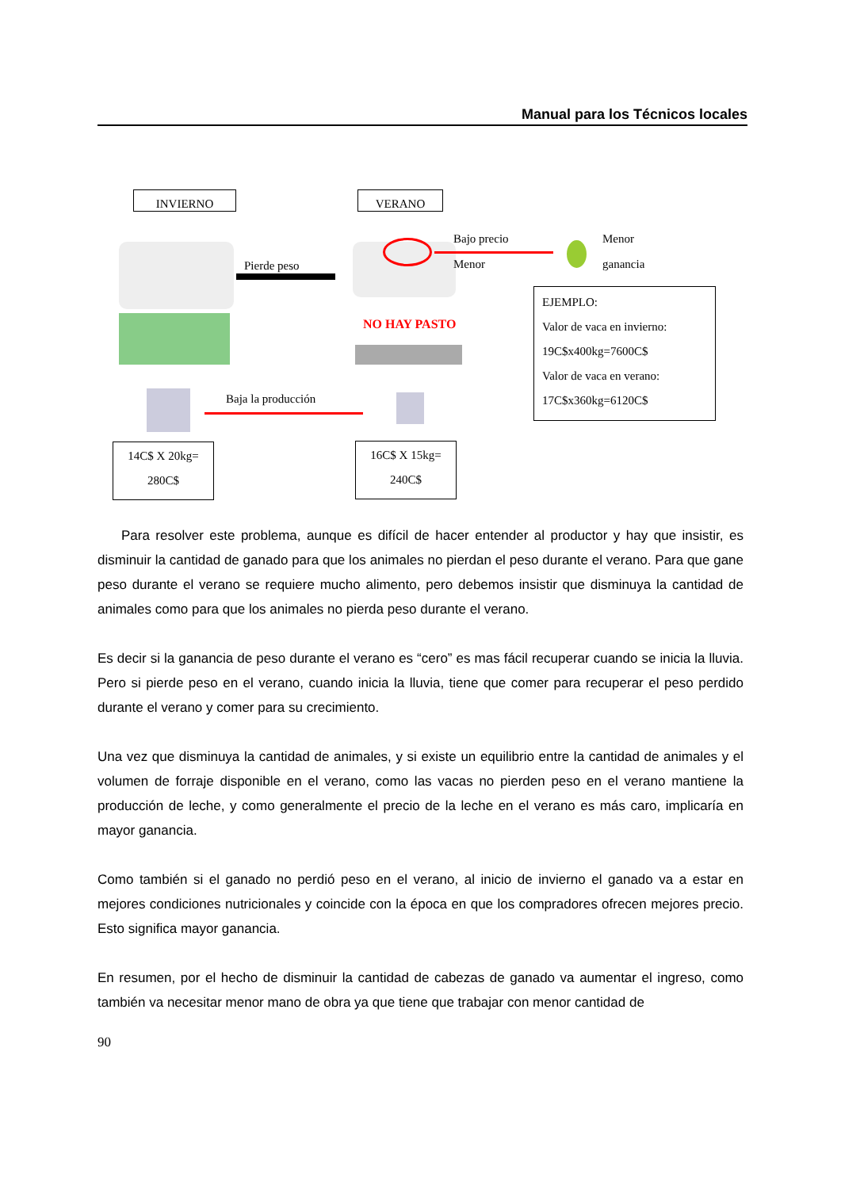Manual para los Técnicos locales
INVIERNO VERANO
Pierde peso
Bajo precio
Menor
Menor
ganancia
NO HAY PASTO
Baja la producción
14C$ X 20kg=
280C$
16C$ X 15kg=
240C$
EJEMPLO:
Valor de vaca en invierno:
19C$x400kg=7600C$
Valor de vaca en verano:
17C$x360kg=6120C$
Para resolver este problema, aunque es difícil de hacer entender al productor y hay que insistir, es disminuir la cantidad de ganado para que los animales no pierdan el peso durante el verano. Para que gane peso durante el verano se requiere mucho alimento, pero debemos insistir que disminuya la cantidad de animales como para que los animales no pierda peso durante el verano.
Es decir si la ganancia de peso durante el verano es “cero” es mas fácil recuperar cuando se inicia la lluvia. Pero si pierde peso en el verano, cuando inicia la lluvia, tiene que comer para recuperar el peso perdido durante el verano y comer para su crecimiento.
Una vez que disminuya la cantidad de animales, y si existe un equilibrio entre la cantidad de animales y el volumen de forraje disponible en el verano, como las vacas no pierden peso en el verano mantiene la producción de leche, y como generalmente el precio de la leche en el verano es más caro, implicaría en mayor ganancia.
Como también si el ganado no perdió peso en el verano, al inicio de invierno el ganado va a estar en mejores condiciones nutricionales y coincide con la época en que los compradores ofrecen mejores precio. Esto significa mayor ganancia.
En resumen, por el hecho de disminuir la cantidad de cabezas de ganado va aumentar el ingreso, como también va necesitar menor mano de obra ya que tiene que trabajar con menor cantidad de
90